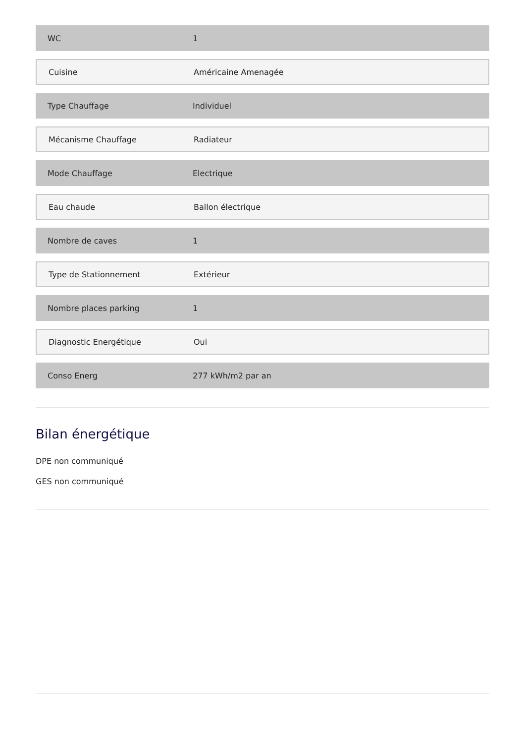WC 1
Cuisine Américaine Amenagée
Type Chauffage Individuel
Mécanisme Chauffage Radiateur
Mode Chauffage Electrique
Eau chaude Ballon électrique
Nombre de caves 1
Type de Stationnement Extérieur
Nombre places parking 1
Diagnostic Energétique Oui
Conso Energ 277 kWh/m2 par an
Bilan énergétique
DPE non communiqué
GES non communiqué